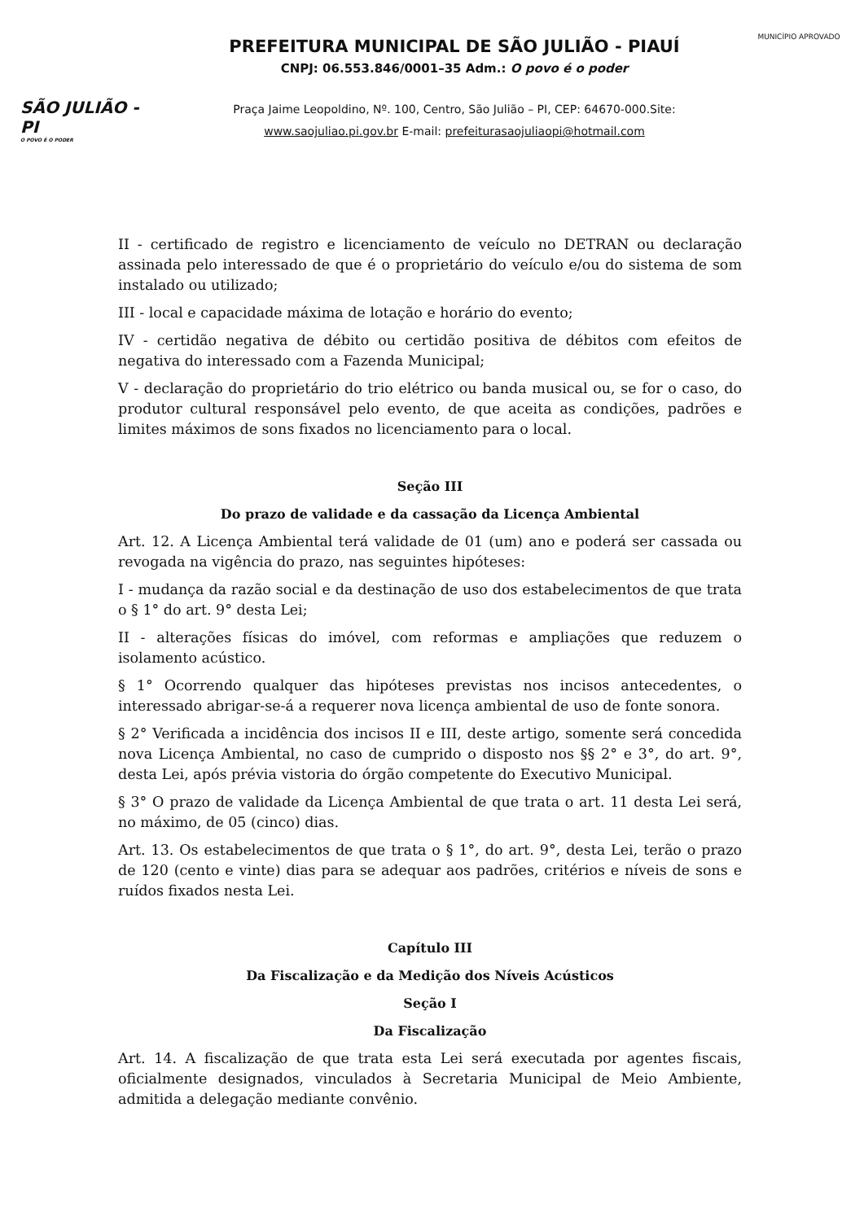SÃO JULIÃO - PI
O POVO É O PODER
PREFEITURA MUNICIPAL DE SÃO JULIÃO - PIAUÍ
CNPJ: 06.553.846/0001–35 Adm.: O povo é o poder
Praça Jaime Leopoldino, Nº. 100, Centro, São Julião – PI, CEP: 64670-000.Site:
www.saojuliao.pi.gov.br E-mail: prefeiturasaojuliaopi@hotmail.com
MUNICÍPIO APROVADO
II - certificado de registro e licenciamento de veículo no DETRAN ou declaração assinada pelo interessado de que é o proprietário do veículo e/ou do sistema de som instalado ou utilizado;
III - local e capacidade máxima de lotação e horário do evento;
IV - certidão negativa de débito ou certidão positiva de débitos com efeitos de negativa do interessado com a Fazenda Municipal;
V - declaração do proprietário do trio elétrico ou banda musical ou, se for o caso, do produtor cultural responsável pelo evento, de que aceita as condições, padrões e limites máximos de sons fixados no licenciamento para o local.
Seção III
Do prazo de validade e da cassação da Licença Ambiental
Art. 12. A Licença Ambiental terá validade de 01 (um) ano e poderá ser cassada ou revogada na vigência do prazo, nas seguintes hipóteses:
I - mudança da razão social e da destinação de uso dos estabelecimentos de que trata o § 1° do art. 9° desta Lei;
II - alterações físicas do imóvel, com reformas e ampliações que reduzem o isolamento acústico.
§ 1° Ocorrendo qualquer das hipóteses previstas nos incisos antecedentes, o interessado abrigar-se-á a requerer nova licença ambiental de uso de fonte sonora.
§ 2° Verificada a incidência dos incisos II e III, deste artigo, somente será concedida nova Licença Ambiental, no caso de cumprido o disposto nos §§ 2° e 3°, do art. 9°, desta Lei, após prévia vistoria do órgão competente do Executivo Municipal.
§ 3° O prazo de validade da Licença Ambiental de que trata o art. 11 desta Lei será, no máximo, de 05 (cinco) dias.
Art. 13. Os estabelecimentos de que trata o § 1°, do art. 9°, desta Lei, terão o prazo de 120 (cento e vinte) dias para se adequar aos padrões, critérios e níveis de sons e ruídos fixados nesta Lei.
Capítulo III
Da Fiscalização e da Medição dos Níveis Acústicos
Seção I
Da Fiscalização
Art. 14. A fiscalização de que trata esta Lei será executada por agentes fiscais, oficialmente designados, vinculados à Secretaria Municipal de Meio Ambiente, admitida a delegação mediante convênio.